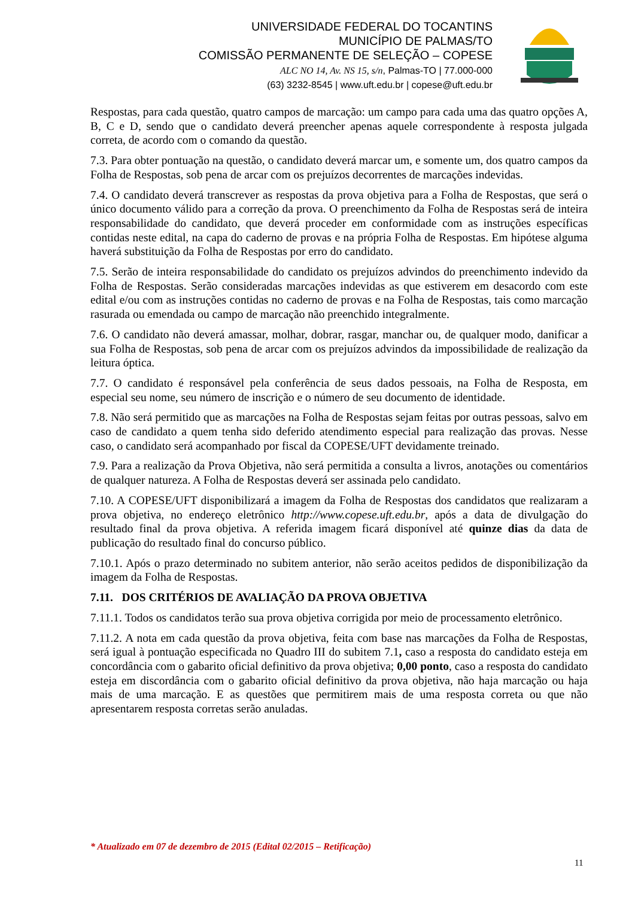UNIVERSIDADE FEDERAL DO TOCANTINS
MUNICÍPIO DE PALMAS/TO
COMISSÃO PERMANENTE DE SELEÇÃO – COPESE
ALC NO 14, Av. NS 15, s/n, Palmas-TO | 77.000-000
(63) 3232-8545 | www.uft.edu.br | copese@uft.edu.br
Respostas, para cada questão, quatro campos de marcação: um campo para cada uma das quatro opções A, B, C e D, sendo que o candidato deverá preencher apenas aquele correspondente à resposta julgada correta, de acordo com o comando da questão.
7.3. Para obter pontuação na questão, o candidato deverá marcar um, e somente um, dos quatro campos da Folha de Respostas, sob pena de arcar com os prejuízos decorrentes de marcações indevidas.
7.4. O candidato deverá transcrever as respostas da prova objetiva para a Folha de Respostas, que será o único documento válido para a correção da prova. O preenchimento da Folha de Respostas será de inteira responsabilidade do candidato, que deverá proceder em conformidade com as instruções específicas contidas neste edital, na capa do caderno de provas e na própria Folha de Respostas. Em hipótese alguma haverá substituição da Folha de Respostas por erro do candidato.
7.5. Serão de inteira responsabilidade do candidato os prejuízos advindos do preenchimento indevido da Folha de Respostas. Serão consideradas marcações indevidas as que estiverem em desacordo com este edital e/ou com as instruções contidas no caderno de provas e na Folha de Respostas, tais como marcação rasurada ou emendada ou campo de marcação não preenchido integralmente.
7.6. O candidato não deverá amassar, molhar, dobrar, rasgar, manchar ou, de qualquer modo, danificar a sua Folha de Respostas, sob pena de arcar com os prejuízos advindos da impossibilidade de realização da leitura óptica.
7.7. O candidato é responsável pela conferência de seus dados pessoais, na Folha de Resposta, em especial seu nome, seu número de inscrição e o número de seu documento de identidade.
7.8. Não será permitido que as marcações na Folha de Respostas sejam feitas por outras pessoas, salvo em caso de candidato a quem tenha sido deferido atendimento especial para realização das provas. Nesse caso, o candidato será acompanhado por fiscal da COPESE/UFT devidamente treinado.
7.9. Para a realização da Prova Objetiva, não será permitida a consulta a livros, anotações ou comentários de qualquer natureza. A Folha de Respostas deverá ser assinada pelo candidato.
7.10. A COPESE/UFT disponibilizará a imagem da Folha de Respostas dos candidatos que realizaram a prova objetiva, no endereço eletrônico http://www.copese.uft.edu.br, após a data de divulgação do resultado final da prova objetiva. A referida imagem ficará disponível até quinze dias da data de publicação do resultado final do concurso público.
7.10.1. Após o prazo determinado no subitem anterior, não serão aceitos pedidos de disponibilização da imagem da Folha de Respostas.
7.11. DOS CRITÉRIOS DE AVALIAÇÃO DA PROVA OBJETIVA
7.11.1. Todos os candidatos terão sua prova objetiva corrigida por meio de processamento eletrônico.
7.11.2. A nota em cada questão da prova objetiva, feita com base nas marcações da Folha de Respostas, será igual à pontuação especificada no Quadro III do subitem 7.1, caso a resposta do candidato esteja em concordância com o gabarito oficial definitivo da prova objetiva; 0,00 ponto, caso a resposta do candidato esteja em discordância com o gabarito oficial definitivo da prova objetiva, não haja marcação ou haja mais de uma marcação. E as questões que permitirem mais de uma resposta correta ou que não apresentarem resposta corretas serão anuladas.
* Atualizado em 07 de dezembro de 2015 (Edital 02/2015 – Retificação)
11